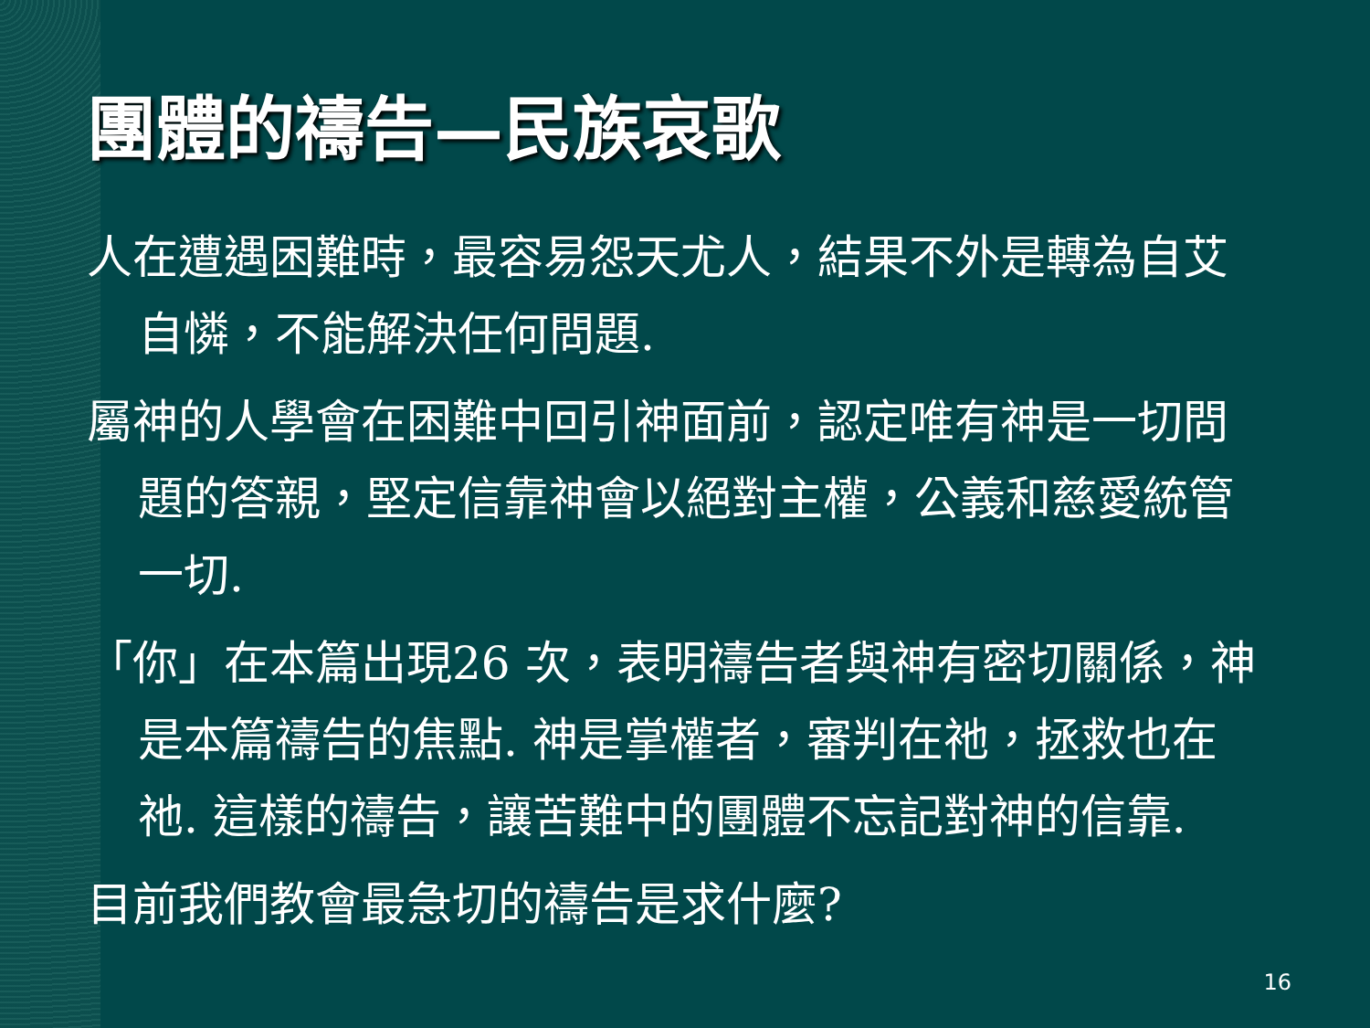團體的禱告—民族哀歌
人在遭遇困難時，最容易怨天尤人，結果不外是轉為自艾自憐，不能解決任何問題.
屬神的人學會在困難中回引神面前，認定唯有神是一切問題的答親，堅定信靠神會以絕對主權，公義和慈愛統管一切.
「你」在本篇出現26 次，表明禱告者與神有密切關係，神是本篇禱告的焦點. 神是掌權者，審判在祂，拯救也在祂. 這樣的禱告，讓苦難中的團體不忘記對神的信靠.
目前我們教會最急切的禱告是求什麼?
16